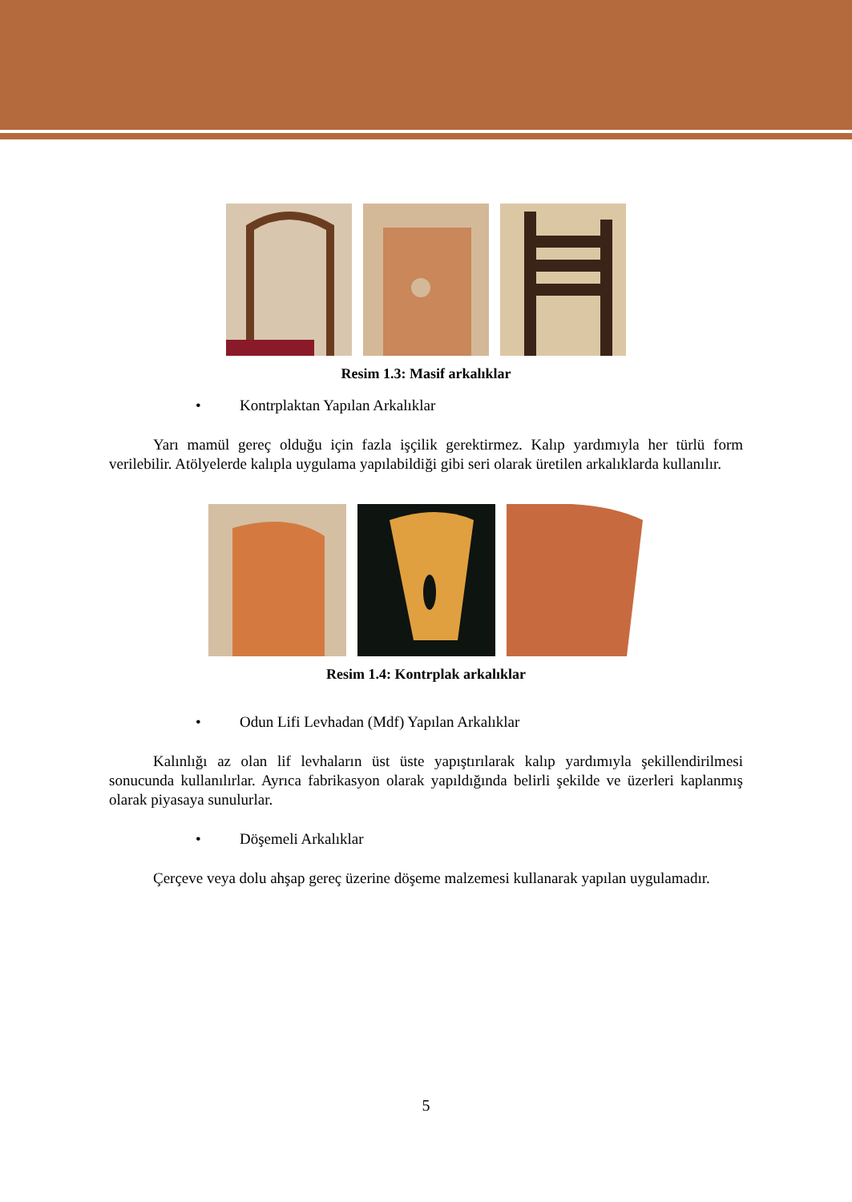Resim 1.3: Masif arkalıklar
• Kontrplaktan Yapılan Arkalıklar
Yarı mamül gereç olduğu için fazla işçilik gerektirmez. Kalıp yardımıyla her türlü form verilebilir. Atölyelerde kalıpla uygulama yapılabildiği gibi seri olarak üretilen arkalıklarda kullanılır.
Resim 1.4: Kontrplak arkalıklar
• Odun Lifi Levhadan (Mdf) Yapılan Arkalıklar
Kalınlığı az olan lif levhaların üst üste yapıştırılarak kalıp yardımıyla şekillendirilmesi sonucunda kullanılırlar. Ayrıca fabrikasyon olarak yapıldığında belirli şekilde ve üzerleri kaplanmış olarak piyasaya sunulurlar.
• Döşemeli Arkalıklar
Çerçeve veya dolu ahşap gereç üzerine döşeme malzemesi kullanarak yapılan uygulamadır.
5